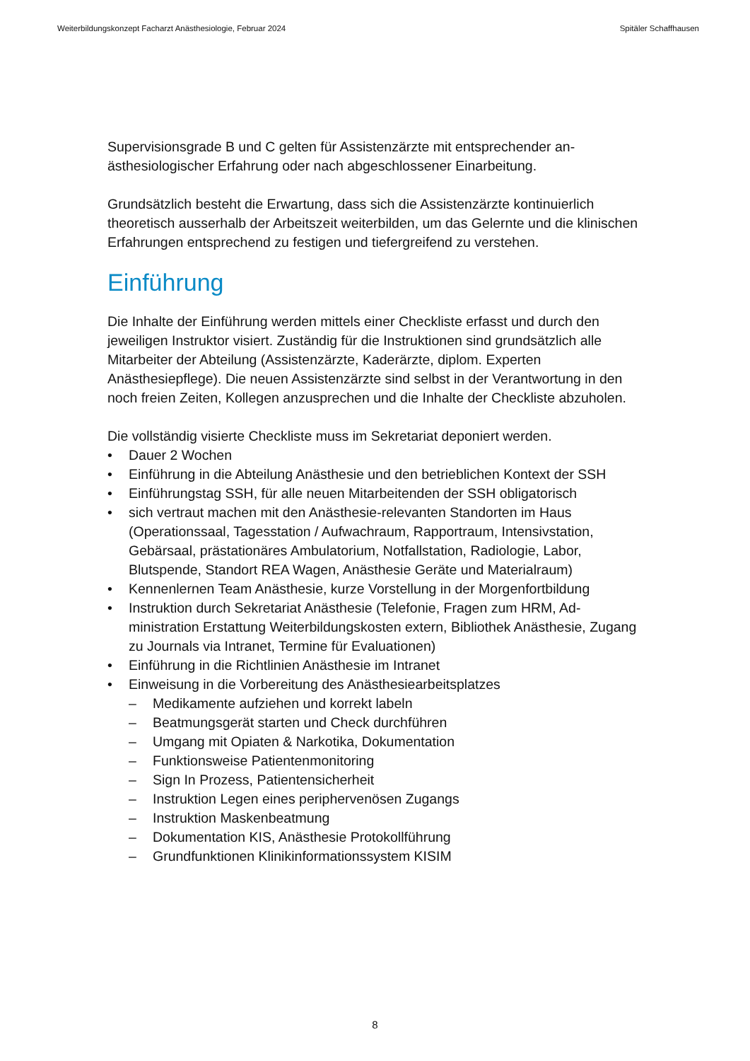Weiterbildungskonzept Facharzt Anästhesiologie, Februar 2024 Spitäler Schaffhausen
Supervisionsgrade B und C gelten für Assistenzärzte mit entsprechender an­ästhesiologischer Erfahrung oder nach abgeschlossener Einarbeitung.
Grundsätzlich besteht die Erwartung, dass sich die Assistenzärzte kontinuier­lich theoretisch ausserhalb der Arbeitszeit weiterbilden, um das Gelernte und die klinischen Erfahrungen entsprechend zu festigen und tiefergreifend zu ver­stehen.
Einführung
Die Inhalte der Einführung werden mittels einer Checkliste erfasst und durch den jeweiligen Instruktor visiert. Zuständig für die Instruktionen sind grund­sätzlich alle Mitarbeiter der Abteilung (Assistenzärzte, Kaderärzte, diplom. Ex­perten Anästhesiepflege). Die neuen Assistenzärzte sind selbst in der Verant­wortung in den noch freien Zeiten, Kollegen anzusprechen und die Inhalte der Checkliste abzuholen.
Die vollständig visierte Checkliste muss im Sekretariat deponiert werden.
• Dauer 2 Wochen
• Einführung in die Abteilung Anästhesie und den betrieblichen Kontext der SSH
• Einführungstag SSH, für alle neuen Mitarbeitenden der SSH obligatorisch
• sich vertraut machen mit den Anästhesie-relevanten Standorten im Haus (Operationssaal, Tagesstation / Aufwachraum, Rapportraum, Intensivsta­tion, Gebärsaal, prästationäres Ambulatorium, Notfallstation, Radiologie, Labor, Blutspende, Standort REA Wagen, Anästhesie Geräte und Material­raum)
• Kennenlernen Team Anästhesie, kurze Vorstellung in der Morgenfortbildung
• Instruktion durch Sekretariat Anästhesie (Telefonie, Fragen zum HRM, Ad­ministration Erstattung Weiterbildungskosten extern, Bibliothek Anästhesie, Zugang zu Journals via Intranet, Termine für Evaluationen)
• Einführung in die Richtlinien Anästhesie im Intranet
• Einweisung in die Vorbereitung des Anästhesiearbeitsplatzes
– Medikamente aufziehen und korrekt labeln
– Beatmungsgerät starten und Check durchführen
– Umgang mit Opiaten & Narkotika, Dokumentation
– Funktionsweise Patientenmonitoring
– Sign In Prozess, Patientensicherheit
– Instruktion Legen eines periphervenösen Zugangs
– Instruktion Maskenbeatmung
– Dokumentation KIS, Anästhesie Protokollführung
– Grundfunktionen Klinikinformationssystem KISIM
8